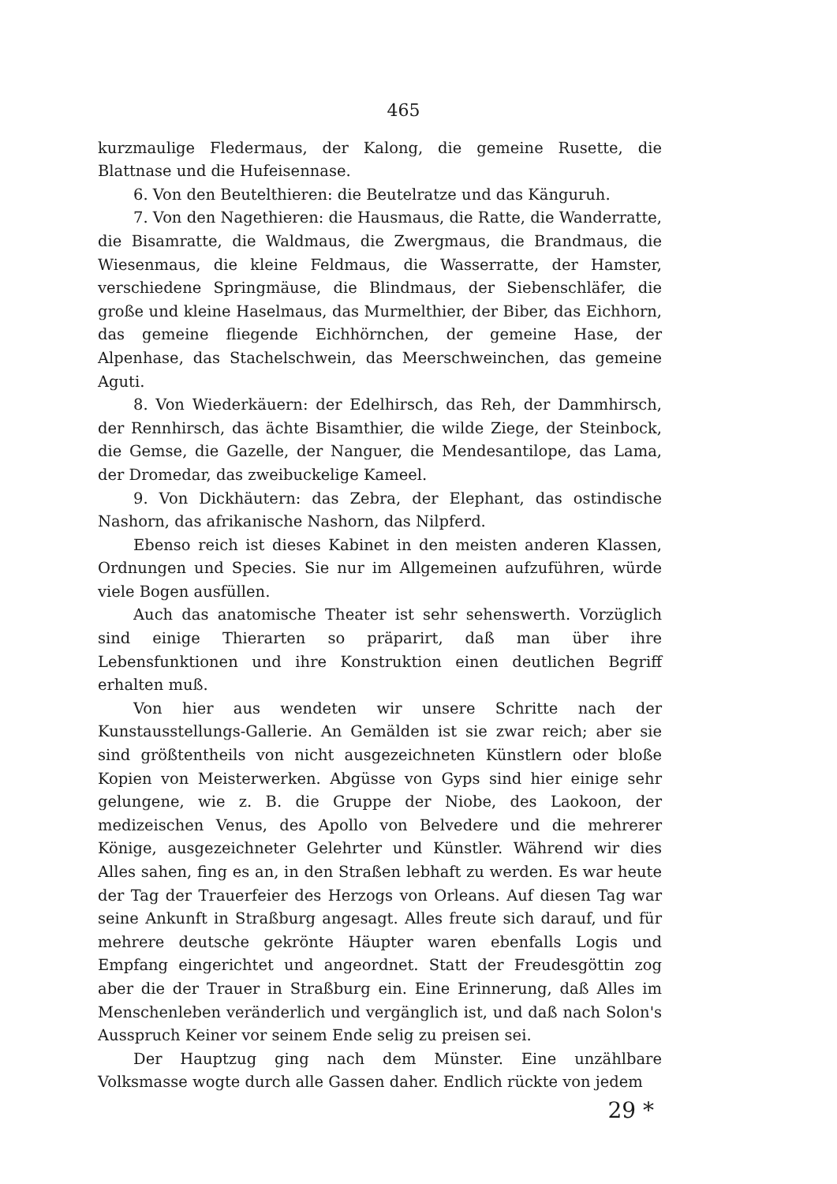465
kurzmaulige Fledermaus, der Kalong, die gemeine Rusette, die Blattnase und die Hufeisennase.
6. Von den Beutelthieren: die Beutelratze und das Känguruh.
7. Von den Nagethieren: die Hausmaus, die Ratte, die Wanderratte, die Bisamratte, die Waldmaus, die Zwergmaus, die Brandmaus, die Wiesenmaus, die kleine Feldmaus, die Wasserratte, der Hamster, verschiedene Springmäuse, die Blindmaus, der Siebenschläfer, die große und kleine Haselmaus, das Murmelthier, der Biber, das Eichhorn, das gemeine fliegende Eichhörnchen, der gemeine Hase, der Alpenhase, das Stachelschwein, das Meerschweinchen, das gemeine Aguti.
8. Von Wiederkäuern: der Edelhirsch, das Reh, der Dammhirsch, der Rennhirsch, das ächte Bisamthier, die wilde Ziege, der Steinbock, die Gemse, die Gazelle, der Nanguer, die Mendesantilope, das Lama, der Dromedar, das zweibuckelige Kameel.
9. Von Dickhäutern: das Zebra, der Elephant, das ostindische Nashorn, das afrikanische Nashorn, das Nilpferd.
Ebenso reich ist dieses Kabinet in den meisten anderen Klassen, Ordnungen und Species. Sie nur im Allgemeinen aufzuführen, würde viele Bogen ausfüllen.
Auch das anatomische Theater ist sehr sehenswerth. Vorzüglich sind einige Thierarten so präparirt, daß man über ihre Lebensfunktionen und ihre Konstruktion einen deutlichen Begriff erhalten muß.
Von hier aus wendeten wir unsere Schritte nach der Kunstausstellungs-Gallerie. An Gemälden ist sie zwar reich; aber sie sind größtentheils von nicht ausgezeichneten Künstlern oder bloße Kopien von Meisterwerken. Abgüsse von Gyps sind hier einige sehr gelungene, wie z. B. die Gruppe der Niobe, des Laokoon, der medizeischen Venus, des Apollo von Belvedere und die mehrerer Könige, ausgezeichneter Gelehrter und Künstler. Während wir dies Alles sahen, fing es an, in den Straßen lebhaft zu werden. Es war heute der Tag der Trauerfeier des Herzogs von Orleans. Auf diesen Tag war seine Ankunft in Straßburg angesagt. Alles freute sich darauf, und für mehrere deutsche gekrönte Häupter waren ebenfalls Logis und Empfang eingerichtet und angeordnet. Statt der Freudesgöttin zog aber die der Trauer in Straßburg ein. Eine Erinnerung, daß Alles im Menschenleben veränderlich und vergänglich ist, und daß nach Solon's Ausspruch Keiner vor seinem Ende selig zu preisen sei.
Der Hauptzug ging nach dem Münster. Eine unzählbare Volksmasse wogte durch alle Gassen daher. Endlich rückte von jedem
29 *